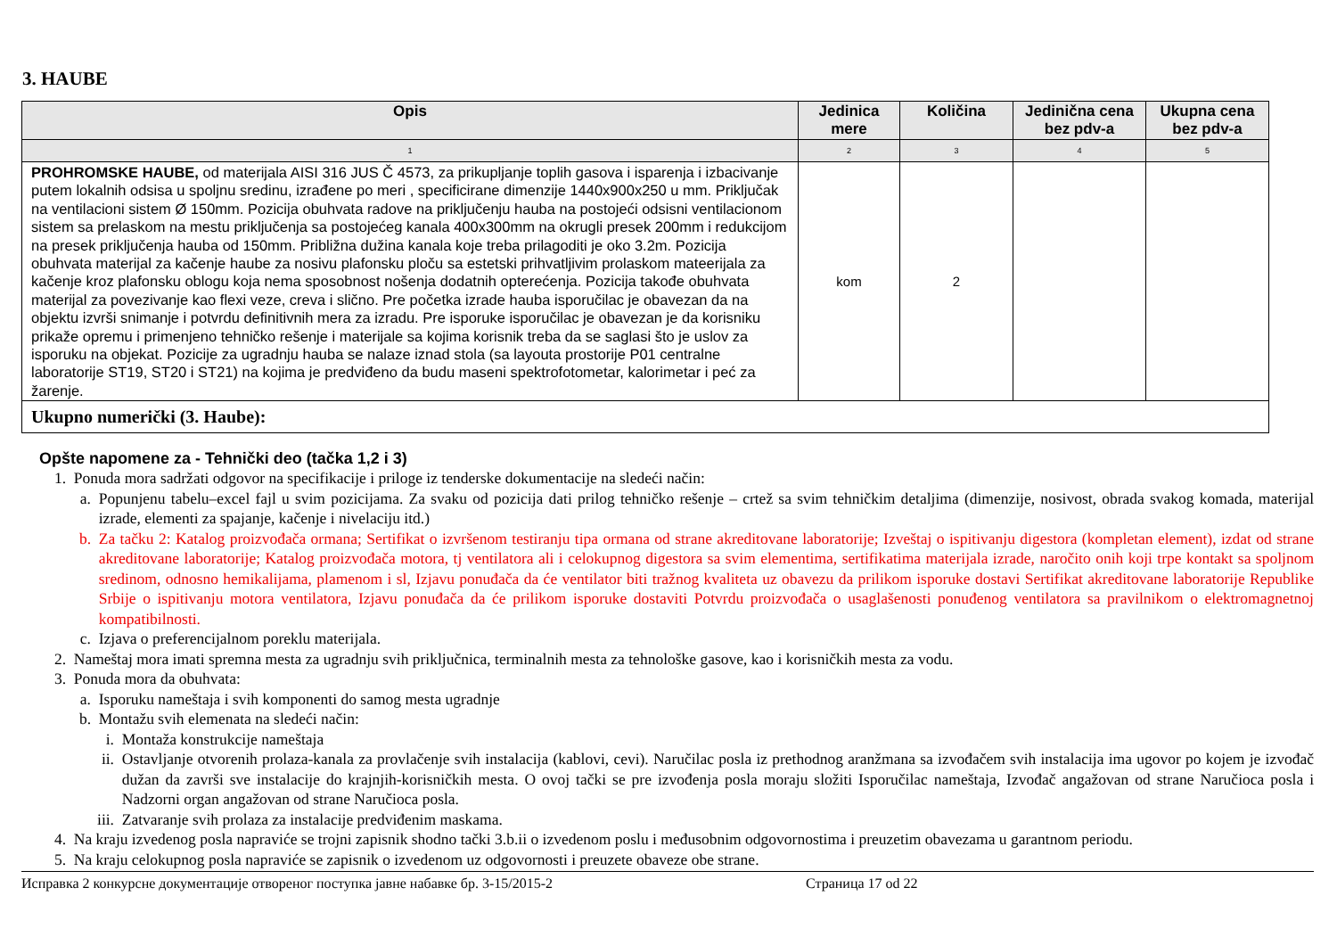3. HAUBE
| Opis | Jedinica mere | Količina | Jedinična cena bez pdv-a | Ukupna cena bez pdv-a |
| --- | --- | --- | --- | --- |
| 1 | 2 | 3 | 4 | 5 |
| PROHROMSKE HAUBE, od materijala AISI 316 JUS Č 4573, za prikupljanje toplih gasova i isparenja i izbacivanje putem lokalnih odsisa u spoljnu sredinu, izrađene po meri , specificirane dimenzije 1440x900x250 u mm. Priključak na ventilacioni sistem Ø 150mm. Pozicija obuhvata radove na priključenju hauba na postojeći odsisni ventilacionom sistem sa prelaskom na mestu priključenja sa postojećeg kanala 400x300mm na okrugli presek 200mm i redukcijom na presek priključenja hauba od 150mm. Približna dužina kanala koje treba prilagoditi je oko 3.2m. Pozicija obuhvata materijal za kačenje haube za nosivu plafonsku ploču sa estetski prihvatljivim prolaskom mateerijala za kačenje kroz plafonsku oblogu koja nema sposobnost nošenja dodatnih opterećenja. Pozicija takođe obuhvata materijal za povezivanje kao flexi veze, creva i slično. Pre početka izrade hauba isporučilac je obavezan da na objektu izvrši snimanje i potvrdu definitivnih mera za izradu. Pre isporuke isporučilac je obavezan je da korisniku prikaže opremu i primenjeno tehničko rešenje i materijale sa kojima korisnik treba da se saglasi što je uslov za isporuku na objekat. Pozicije za ugradnju hauba se nalaze iznad stola (sa layouta prostorije P01 centralne laboratorije ST19, ST20 i ST21) na kojima je predviđeno da budu maseni spektrofotometar, kalorimetar i peć za žarenje. | kom | 2 | | |
| Ukupno numerički (3. Haube): | | | | |
Opšte napomene za - Tehnički deo (tačka 1,2 i 3)
1. Ponuda mora sadržati odgovor na specifikacije i priloge iz tenderske dokumentacije na sledeći način:
a. Popunjenu tabelu–excel fajl u svim pozicijama. Za svaku od pozicija dati prilog tehničko rešenje – crtež sa svim tehničkim detaljima (dimenzije, nosivost, obrada svakog komada, materijal izrade, elementi za spajanje, kačenje i nivelaciju itd.)
b. Za tačku 2: Katalog proizvođača ormana; Sertifikat o izvršenom testiranju tipa ormana od strane akreditovane laboratorije; Izveštaj o ispitivanju digestora (kompletan element), izdat od strane akreditovane laboratorije; Katalog proizvođača motora, tj ventilatora ali i celokupnog digestora sa svim elementima, sertifikatima materijala izrade, naročito onih koji trpe kontakt sa spoljnom sredinom, odnosno hemikalijama, plamenom i sl, Izjavu ponuđača da će ventilator biti tražnog kvaliteta uz obavezu da prilikom isporuke dostavi Sertifikat akreditovane laboratorije Republike Srbije o ispitivanju motora ventilatora, Izjavu ponuđača da će prilikom isporuke dostaviti Potvrdu proizvođača o usaglašenosti ponuđenog ventilatora sa pravilnikom o elektromagnetnoj kompatibilnosti.
c. Izjava o preferencijalnom poreklu materijala.
2. Nameštaj mora imati spremna mesta za ugradnju svih priključnica, terminalnih mesta za tehnološke gasove, kao i korisničkih mesta za vodu.
3. Ponuda mora da obuhvata:
a. Isporuku nameštaja i svih komponenti do samog mesta ugradnje
b. Montažu svih elemenata na sledeći način:
i. Montaža konstrukcije nameštaja
ii. Ostavljanje otvorenih prolaza-kanala za provlačenje svih instalacija (kablovi, cevi). Naručilac posla iz prethodnog aranžmana sa izvođačem svih instalacija ima ugovor po kojem je izvođač dužan da završi sve instalacije do krajnjih-korisničkih mesta. O ovoj tački se pre izvođenja posla moraju složiti Isporučilac nameštaja, Izvođač angažovan od strane Naručioca posla i Nadzorni organ angažovan od strane Naručioca posla.
iii. Zatvaranje svih prolaza za instalacije predviđenim maskama.
4. Na kraju izvedenog posla napraviće se trojni zapisnik shodno tački 3.b.ii o izvedenom poslu i međusobnim odgovornostima i preuzetim obavezama u garantnom periodu.
5. Na kraju celokupnog posla napraviće se zapisnik o izvedenom uz odgovornosti i preuzete obaveze obe strane.
Исправка 2 конкурсне документације отвореног поступка јавне набавке бр. 3-15/2015-2 Страница 17 od 22